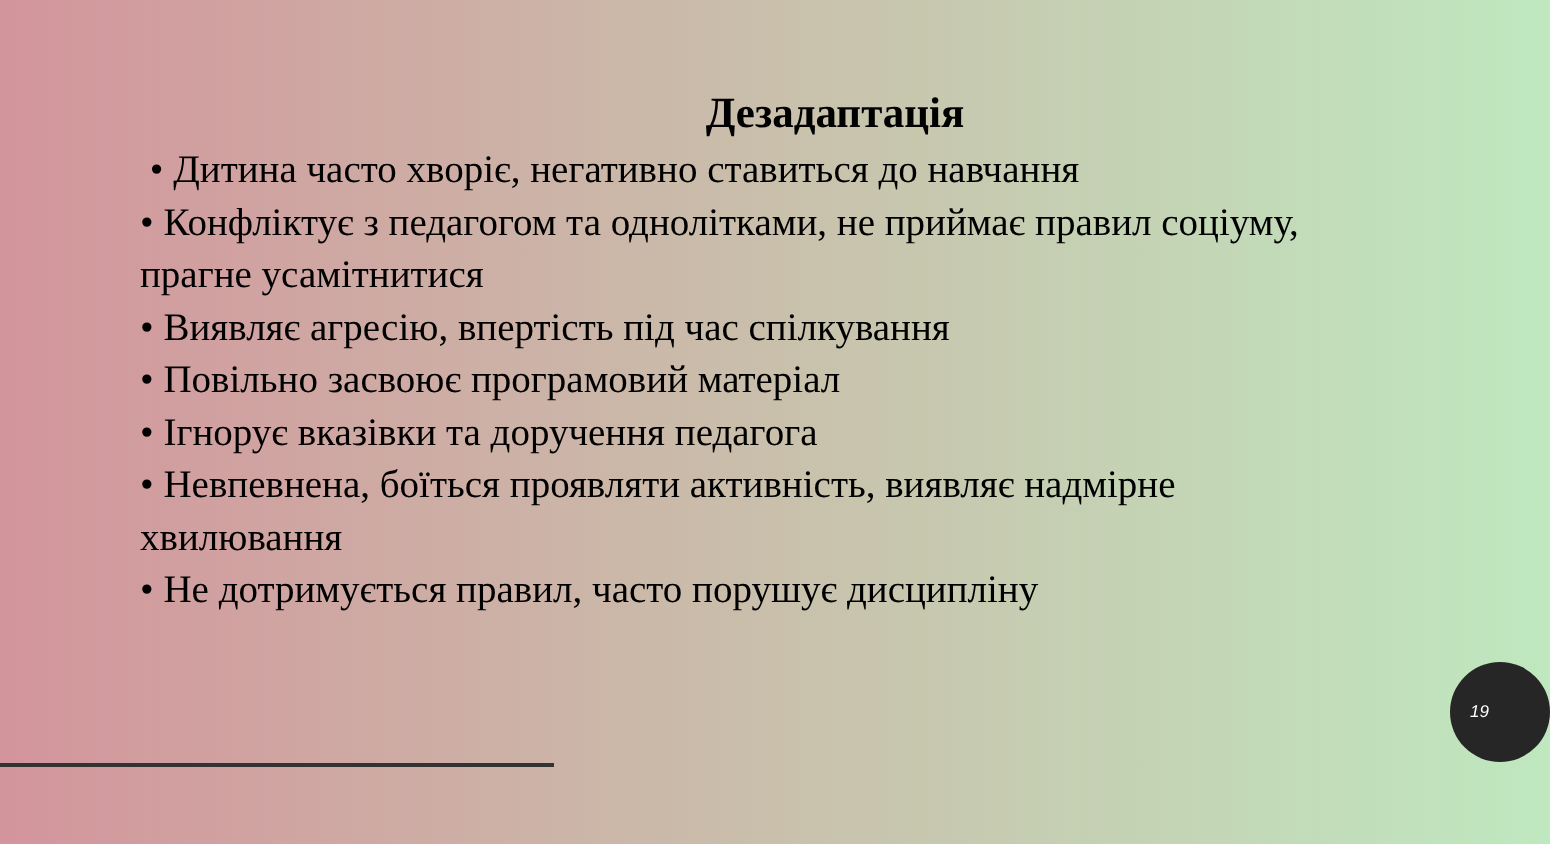Дезадаптація
• Дитина часто хворіє, негативно ставиться до навчання
• Конфліктує з педагогом та однолітками, не приймає правил соціуму, прагне усамітнитися
• Виявляє агресію, впертість під час спілкування
• Повільно засвоює програмовий матеріал
• Ігнорує вказівки та доручення педагога
• Невпевнена, боїться проявляти активність, виявляє надмірне хвилювання
• Не дотримується правил, часто порушує дисципліну
19